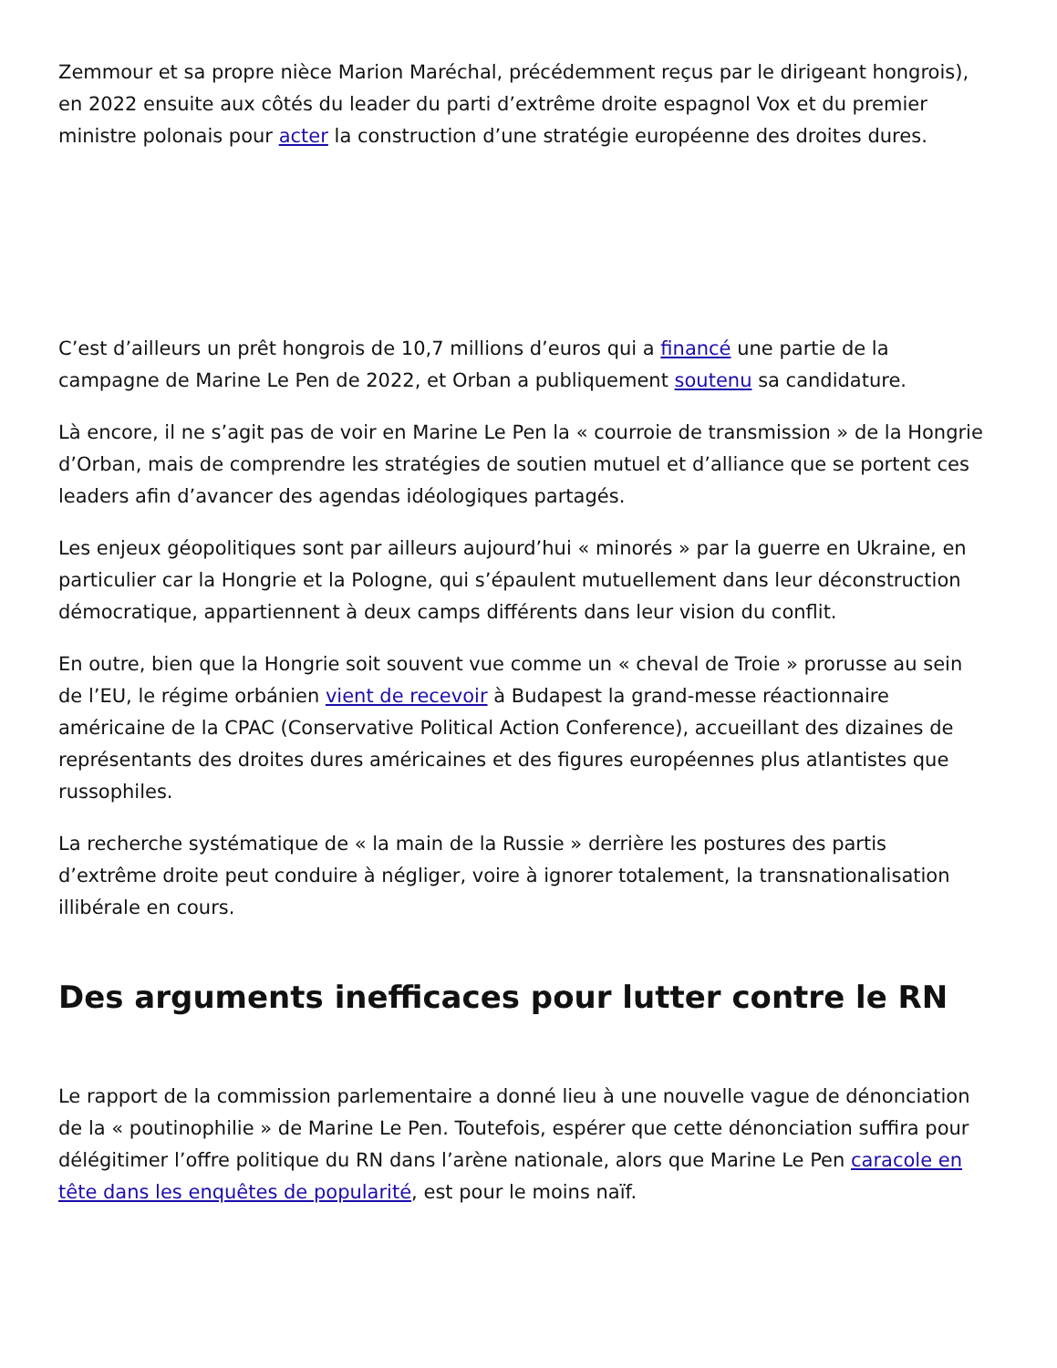Zemmour et sa propre nièce Marion Maréchal, précédemment reçus par le dirigeant hongrois), en 2022 ensuite aux côtés du leader du parti d’extrême droite espagnol Vox et du premier ministre polonais pour acter la construction d’une stratégie européenne des droites dures.
C’est d’ailleurs un prêt hongrois de 10,7 millions d’euros qui a financé une partie de la campagne de Marine Le Pen de 2022, et Orban a publiquement soutenu sa candidature.
Là encore, il ne s’agit pas de voir en Marine Le Pen la « courroie de transmission » de la Hongrie d’Orban, mais de comprendre les stratégies de soutien mutuel et d’alliance que se portent ces leaders afin d’avancer des agendas idéologiques partagés.
Les enjeux géopolitiques sont par ailleurs aujourd’hui « minorés » par la guerre en Ukraine, en particulier car la Hongrie et la Pologne, qui s’épaulent mutuellement dans leur déconstruction démocratique, appartiennent à deux camps différents dans leur vision du conflit.
En outre, bien que la Hongrie soit souvent vue comme un « cheval de Troie » prorusse au sein de l’EU, le régime orbánien vient de recevoir à Budapest la grand-messe réactionnaire américaine de la CPAC (Conservative Political Action Conference), accueillant des dizaines de représentants des droites dures américaines et des figures européennes plus atlantistes que russophiles.
La recherche systématique de « la main de la Russie » derrière les postures des partis d’extrême droite peut conduire à négliger, voire à ignorer totalement, la transnationalisation illibérale en cours.
Des arguments inefficaces pour lutter contre le RN
Le rapport de la commission parlementaire a donné lieu à une nouvelle vague de dénonciation de la « poutinophilie » de Marine Le Pen. Toutefois, espérer que cette dénonciation suffira pour délégitimer l’offre politique du RN dans l’arène nationale, alors que Marine Le Pen caracole en tête dans les enquêtes de popularité, est pour le moins naïf.